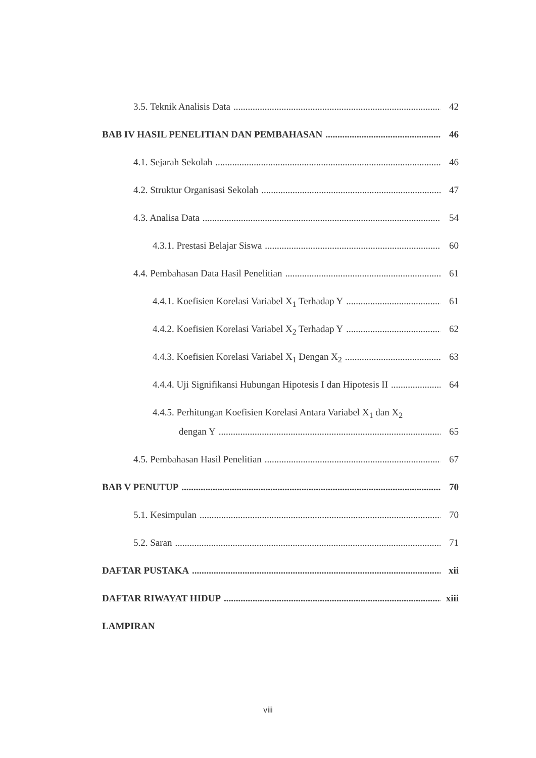3.5. Teknik Analisis Data 42
BAB IV HASIL PENELITIAN DAN PEMBAHASAN 46
4.1. Sejarah Sekolah 46
4.2. Struktur Organisasi Sekolah 47
4.3. Analisa Data 54
4.3.1. Prestasi Belajar Siswa 60
4.4. Pembahasan Data Hasil Penelitian 61
4.4.1. Koefisien Korelasi Variabel X<sub>1</sub> Terhadap Y 61
4.4.2. Koefisien Korelasi Variabel X<sub>2</sub> Terhadap Y 62
4.4.3. Koefisien Korelasi Variabel X<sub>1</sub> Dengan X<sub>2</sub> 63
4.4.4. Uji Signifikansi Hubungan Hipotesis I dan Hipotesis II 64
4.4.5. Perhitungan Koefisien Korelasi Antara Variabel X<sub>1</sub> dan X<sub>2</sub>
dengan Y 65
4.5. Pembahasan Hasil Penelitian 67
BAB V PENUTUP 70
5.1. Kesimpulan 70
5.2. Saran 71
DAFTAR PUSTAKA xii
DAFTAR RIWAYAT HIDUP xiii
LAMPIRAN
viii